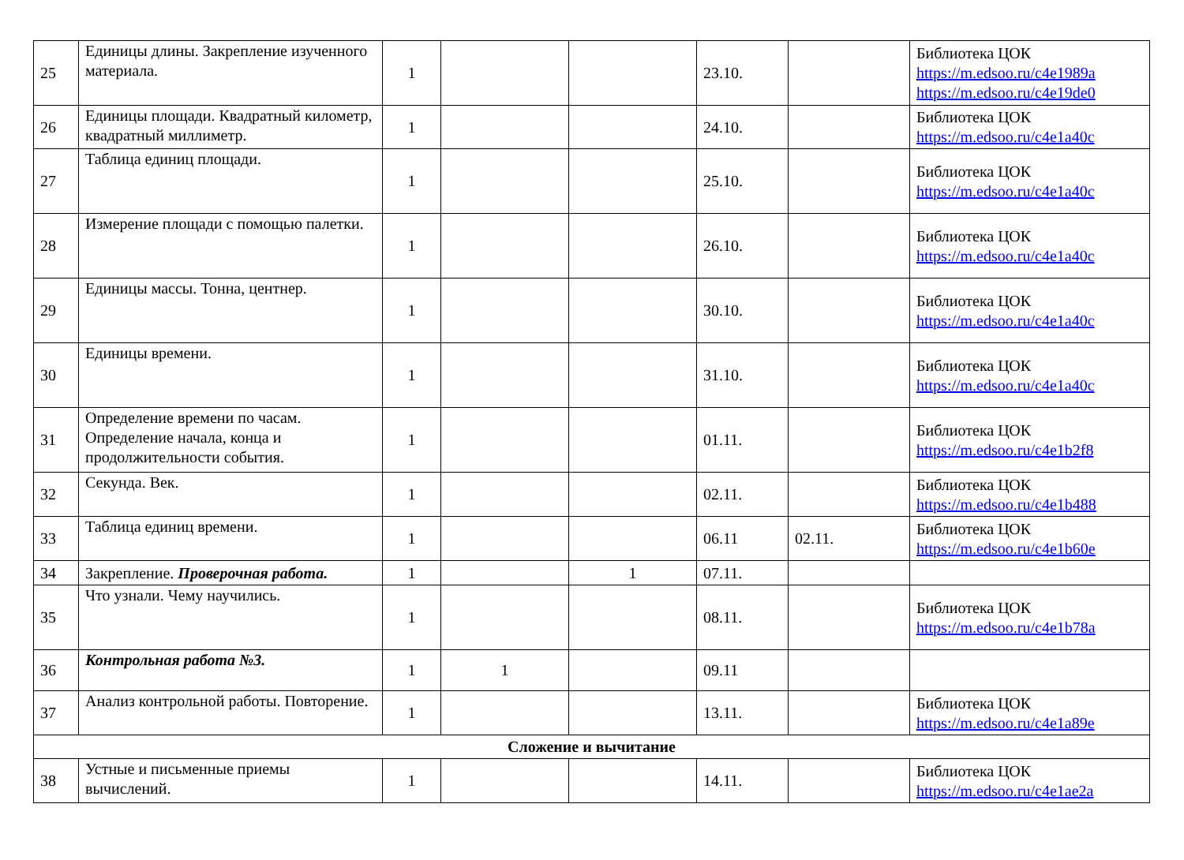| 25 | Единицы длины. Закрепление изученного материала. | 1 | | | 23.10. | | Библиотека ЦОК https://m.edsoo.ru/c4e1989a https://m.edsoo.ru/c4e19de0 |
| 26 | Единицы площади. Квадратный километр, квадратный миллиметр. | 1 | | | 24.10. | | Библиотека ЦОК https://m.edsoo.ru/c4e1a40c |
| 27 | Таблица единиц площади. | 1 | | | 25.10. | | Библиотека ЦОК https://m.edsoo.ru/c4e1a40c |
| 28 | Измерение площади с помощью палетки. | 1 | | | 26.10. | | Библиотека ЦОК https://m.edsoo.ru/c4e1a40c |
| 29 | Единицы массы. Тонна, центнер. | 1 | | | 30.10. | | Библиотека ЦОК https://m.edsoo.ru/c4e1a40c |
| 30 | Единицы времени. | 1 | | | 31.10. | | Библиотека ЦОК https://m.edsoo.ru/c4e1a40c |
| 31 | Определение времени по часам. Определение начала, конца и продолжительности события. | 1 | | | 01.11. | | Библиотека ЦОК https://m.edsoo.ru/c4e1b2f8 |
| 32 | Секунда. Век. | 1 | | | 02.11. | | Библиотека ЦОК https://m.edsoo.ru/c4e1b488 |
| 33 | Таблица единиц времени. | 1 | | | 06.11 | 02.11. | Библиотека ЦОК https://m.edsoo.ru/c4e1b60e |
| 34 | Закрепление. Проверочная работа. | 1 | | 1 | 07.11. | | |
| 35 | Что узнали. Чему научились. | 1 | | | 08.11. | | Библиотека ЦОК https://m.edsoo.ru/c4e1b78a |
| 36 | Контрольная работа №3. | 1 | 1 | | 09.11 | | |
| 37 | Анализ контрольной работы. Повторение. | 1 | | | 13.11. | | Библиотека ЦОК https://m.edsoo.ru/c4e1a89e |
| Сложение и вычитание | | | | | | | |
| 38 | Устные и письменные приемы вычислений. | 1 | | | 14.11. | | Библиотека ЦОК https://m.edsoo.ru/c4e1ae2a |